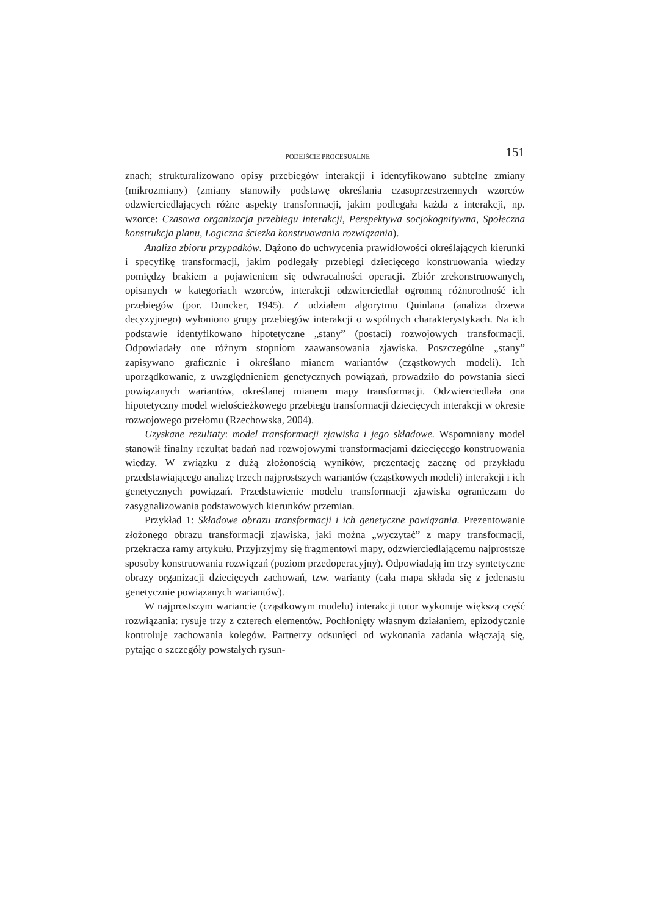PODEJŚCIE PROCESUALNE 151
znach; strukturalizowano opisy przebiegów interakcji i identyfikowano subtelne zmiany (mikrozmiany) (zmiany stanowiły podstawę określania czasoprzestrzennych wzorców odzwierciedlających różne aspekty transformacji, jakim podlegała każda z interakcji, np. wzorce: Czasowa organizacja przebiegu interakcji, Perspektywa socjokognitywna, Społeczna konstrukcja planu, Logiczna ścieżka konstruowania rozwiązania).
Analiza zbioru przypadków. Dążono do uchwycenia prawidłowości określających kierunki i specyfikę transformacji, jakim podlegały przebiegi dziecięcego konstruowania wiedzy pomiędzy brakiem a pojawieniem się odwracalności operacji. Zbiór zrekonstruowanych, opisanych w kategoriach wzorców, interakcji odzwierciedlał ogromną różnorodność ich przebiegów (por. Duncker, 1945). Z udziałem algorytmu Quinlana (analiza drzewa decyzyjnego) wyłoniono grupy przebiegów interakcji o wspólnych charakterystykach. Na ich podstawie identyfikowano hipotetyczne „stany” (postaci) rozwojowych transformacji. Odpowiadały one różnym stopniom zaawansowania zjawiska. Poszczególne „stany” zapisywano graficznie i określano mianem wariantów (cząstkowych modeli). Ich uporządkowanie, z uwzględnieniem genetycznych powiązań, prowadziło do powstania sieci powiązanych wariantów, określanej mianem mapy transformacji. Odzwierciedlała ona hipotetyczny model wielościeżkowego przebiegu transformacji dziecięcych interakcji w okresie rozwojowego przełomu (Rzechowska, 2004).
Uzyskane rezultaty: model transformacji zjawiska i jego składowe. Wspomniany model stanowił finalny rezultat badań nad rozwojowymi transformacjami dziecięcego konstruowania wiedzy. W związku z dużą złożonością wyników, prezentację zacznę od przykładu przedstawiającego analizę trzech najprostszych wariantów (cząstkowych modeli) interakcji i ich genetycznych powiązań. Przedstawienie modelu transformacji zjawiska ograniczam do zasygnalizowania podstawowych kierunków przemian.
Przykład 1: Składowe obrazu transformacji i ich genetyczne powiązania. Prezentowanie złożonego obrazu transformacji zjawiska, jaki można „wyczytać” z mapy transformacji, przekracza ramy artykułu. Przyjrzyjmy się fragmentowi mapy, odzwierciedlającemu najprostsze sposoby konstruowania rozwiązań (poziom przedoperacyjny). Odpowiadają im trzy syntetyczne obrazy organizacji dziecięcych zachowań, tzw. warianty (cała mapa składa się z jedenastu genetycznie powiązanych wariantów).
W najprostszym wariancie (cząstkowym modelu) interakcji tutor wykonuje większą część rozwiązania: rysuje trzy z czterech elementów. Pochłonięty własnym działaniem, epizodycznie kontroluje zachowania kolegów. Partnerzy odsunięci od wykonania zadania włączają się, pytając o szczegóły powstałych rysun-